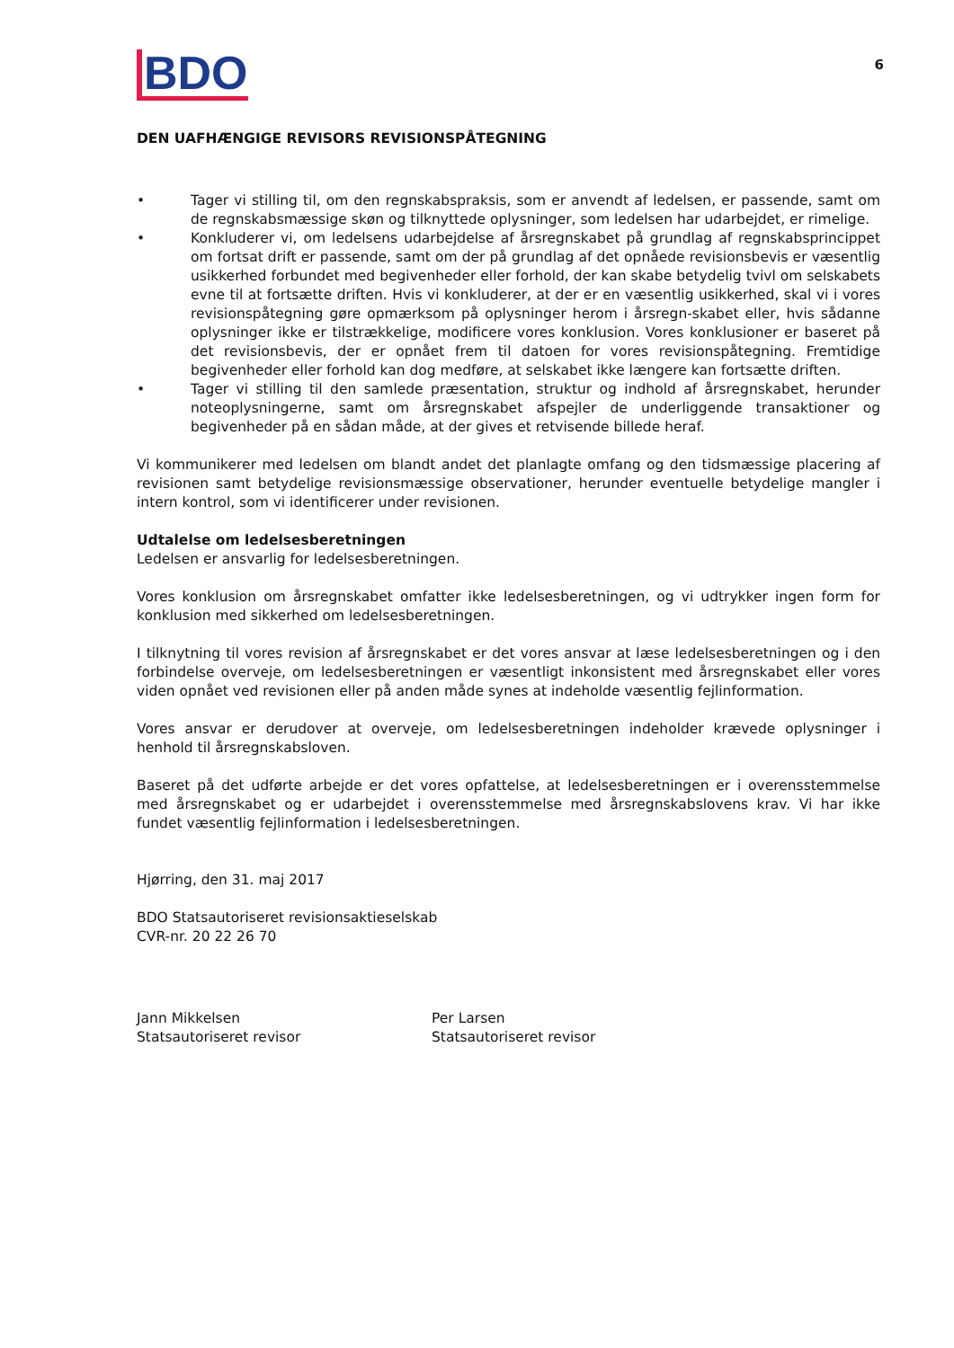6
BDO
DEN UAFHÆNGIGE REVISORS REVISIONSPÅTEGNING
• Tager vi stilling til, om den regnskabspraksis, som er anvendt af ledelsen, er passende, samt om de regnskabsmæssige skøn og tilknyttede oplysninger, som ledelsen har udarbejdet, er rimelige.
• Konkluderer vi, om ledelsens udarbejdelse af årsregnskabet på grundlag af regnskabsprincippet om fortsat drift er passende, samt om der på grundlag af det opnåede revisionsbevis er væsentlig usikkerhed forbundet med begivenheder eller forhold, der kan skabe betydelig tvivl om selskabets evne til at fortsætte driften. Hvis vi konkluderer, at der er en væsentlig usikkerhed, skal vi i vores revisionspåtegning gøre opmærksom på oplysninger herom i årsregn-skabet eller, hvis sådanne oplysninger ikke er tilstrækkelige, modificere vores konklusion. Vores konklusioner er baseret på det revisionsbevis, der er opnået frem til datoen for vores revisionspåtegning. Fremtidige begivenheder eller forhold kan dog medføre, at selskabet ikke længere kan fortsætte driften.
• Tager vi stilling til den samlede præsentation, struktur og indhold af årsregnskabet, herunder noteoplysningerne, samt om årsregnskabet afspejler de underliggende transaktioner og begivenheder på en sådan måde, at der gives et retvisende billede heraf.
Vi kommunikerer med ledelsen om blandt andet det planlagte omfang og den tidsmæssige placering af revisionen samt betydelige revisionsmæssige observationer, herunder eventuelle betydelige mangler i intern kontrol, som vi identificerer under revisionen.
Udtalelse om ledelsesberetningen
Ledelsen er ansvarlig for ledelsesberetningen.
Vores konklusion om årsregnskabet omfatter ikke ledelsesberetningen, og vi udtrykker ingen form for konklusion med sikkerhed om ledelsesberetningen.
I tilknytning til vores revision af årsregnskabet er det vores ansvar at læse ledelsesberetningen og i den forbindelse overveje, om ledelsesberetningen er væsentligt inkonsistent med årsregnskabet eller vores viden opnået ved revisionen eller på anden måde synes at indeholde væsentlig fejlinformation.
Vores ansvar er derudover at overveje, om ledelsesberetningen indeholder krævede oplysninger i henhold til årsregnskabsloven.
Baseret på det udførte arbejde er det vores opfattelse, at ledelsesberetningen er i overensstemmelse med årsregnskabet og er udarbejdet i overensstemmelse med årsregnskabslovens krav. Vi har ikke fundet væsentlig fejlinformation i ledelsesberetningen.
Hjørring, den 31. maj 2017
BDO Statsautoriseret revisionsaktieselskab
CVR-nr. 20 22 26 70
Jann Mikkelsen
Statsautoriseret revisor
Per Larsen
Statsautoriseret revisor